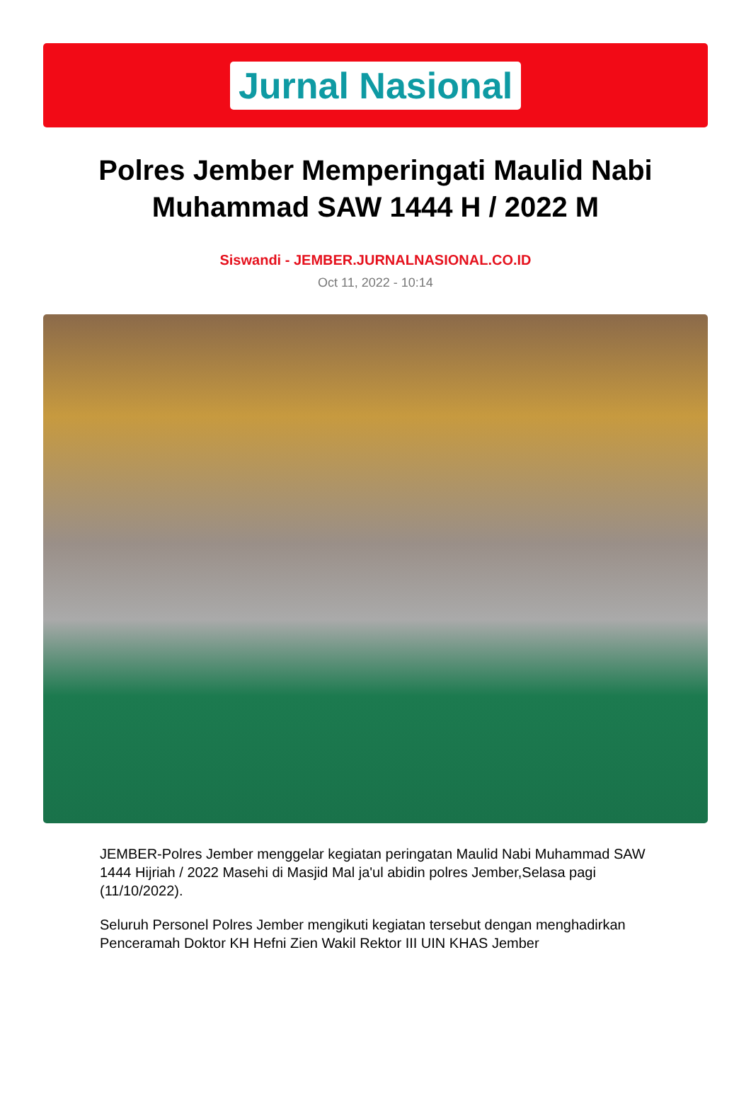Jurnal Nasional
Polres Jember Memperingati Maulid Nabi Muhammad SAW 1444 H / 2022 M
Siswandi - JEMBER.JURNALNASIONAL.CO.ID
Oct 11, 2022 - 10:14
JEMBER-Polres Jember menggelar kegiatan peringatan Maulid Nabi Muhammad SAW 1444 Hijriah / 2022 Masehi di Masjid Mal ja'ul abidin polres Jember,Selasa pagi (11/10/2022).
Seluruh Personel Polres Jember mengikuti kegiatan tersebut dengan menghadirkan Penceramah Doktor KH Hefni Zien Wakil Rektor III UIN KHAS Jember